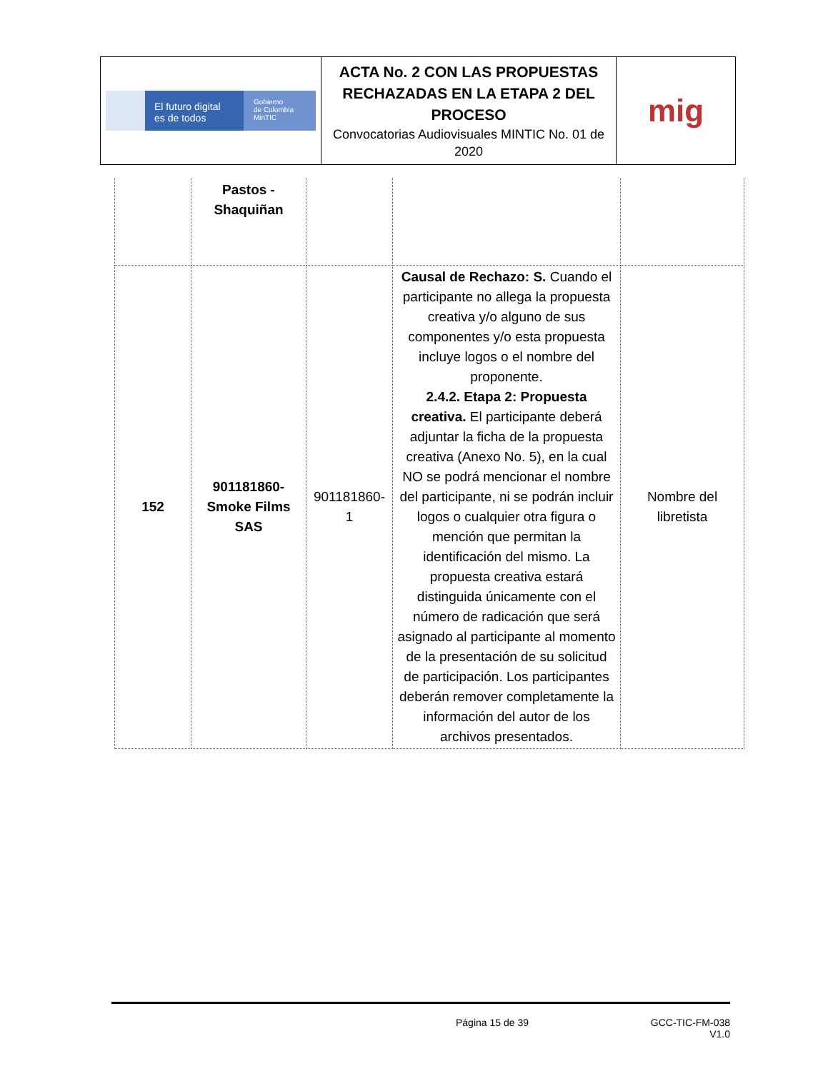| El futuro digital es de todos Gobierno de Colombia MinTIC | ACTA No. 2 CON LAS PROPUESTAS RECHAZADAS EN LA ETAPA 2 DEL PROCESO Convocatorias Audiovisuales MINTIC No. 01 de 2020 | mig |
| | Pastos - Shaquiñan | | | |
| 152 | 901181860-Smoke Films SAS | 901181860-1 | Causal de Rechazo: S. Cuando el participante no allega la propuesta creativa y/o alguno de sus componentes y/o esta propuesta incluye logos o el nombre del proponente. 2.4.2. Etapa 2: Propuesta creativa. El participante deberá adjuntar la ficha de la propuesta creativa (Anexo No. 5), en la cual NO se podrá mencionar el nombre del participante, ni se podrán incluir logos o cualquier otra figura o mención que permitan la identificación del mismo. La propuesta creativa estará distinguida únicamente con el número de radicación que será asignado al participante al momento de la presentación de su solicitud de participación. Los participantes deberán remover completamente la información del autor de los archivos presentados. | Nombre del libretista |
Página 15 de 39 GCC-TIC-FM-038
V1.0